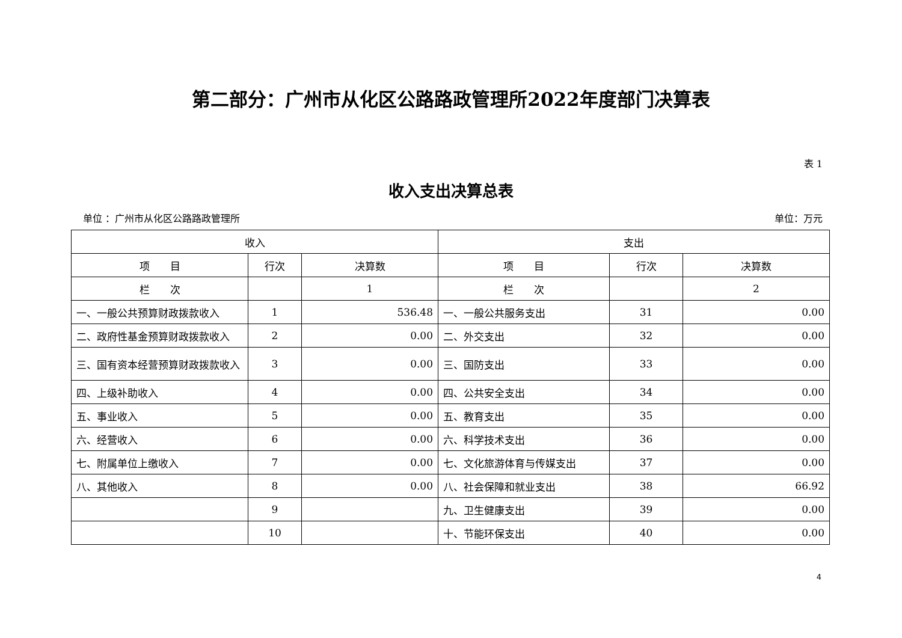第二部分：广州市从化区公路路政管理所2022年度部门决算表
表 1
收入支出决算总表
单位 ：广州市从化区公路路政管理所 单位：万元
| 收入 | | | 支出 | | |
| --- | --- | --- | --- | --- | --- |
| 项 目 | 行次 | 决算数 | 项 目 | 行次 | 决算数 |
| 栏 次 | | 1 | 栏 次 | | 2 |
| 一、一般公共预算财政拨款收入 | 1 | 536.48 | 一、一般公共服务支出 | 31 | 0.00 |
| 二、政府性基金预算财政拨款收入 | 2 | 0.00 | 二、外交支出 | 32 | 0.00 |
| 三、国有资本经营预算财政拨款收入 | 3 | 0.00 | 三、国防支出 | 33 | 0.00 |
| 四、上级补助收入 | 4 | 0.00 | 四、公共安全支出 | 34 | 0.00 |
| 五、事业收入 | 5 | 0.00 | 五、教育支出 | 35 | 0.00 |
| 六、经营收入 | 6 | 0.00 | 六、科学技术支出 | 36 | 0.00 |
| 七、附属单位上缴收入 | 7 | 0.00 | 七、文化旅游体育与传媒支出 | 37 | 0.00 |
| 八、其他收入 | 8 | 0.00 | 八、社会保障和就业支出 | 38 | 66.92 |
| | 9 | | 九、卫生健康支出 | 39 | 0.00 |
| | 10 | | 十、节能环保支出 | 40 | 0.00 |
4